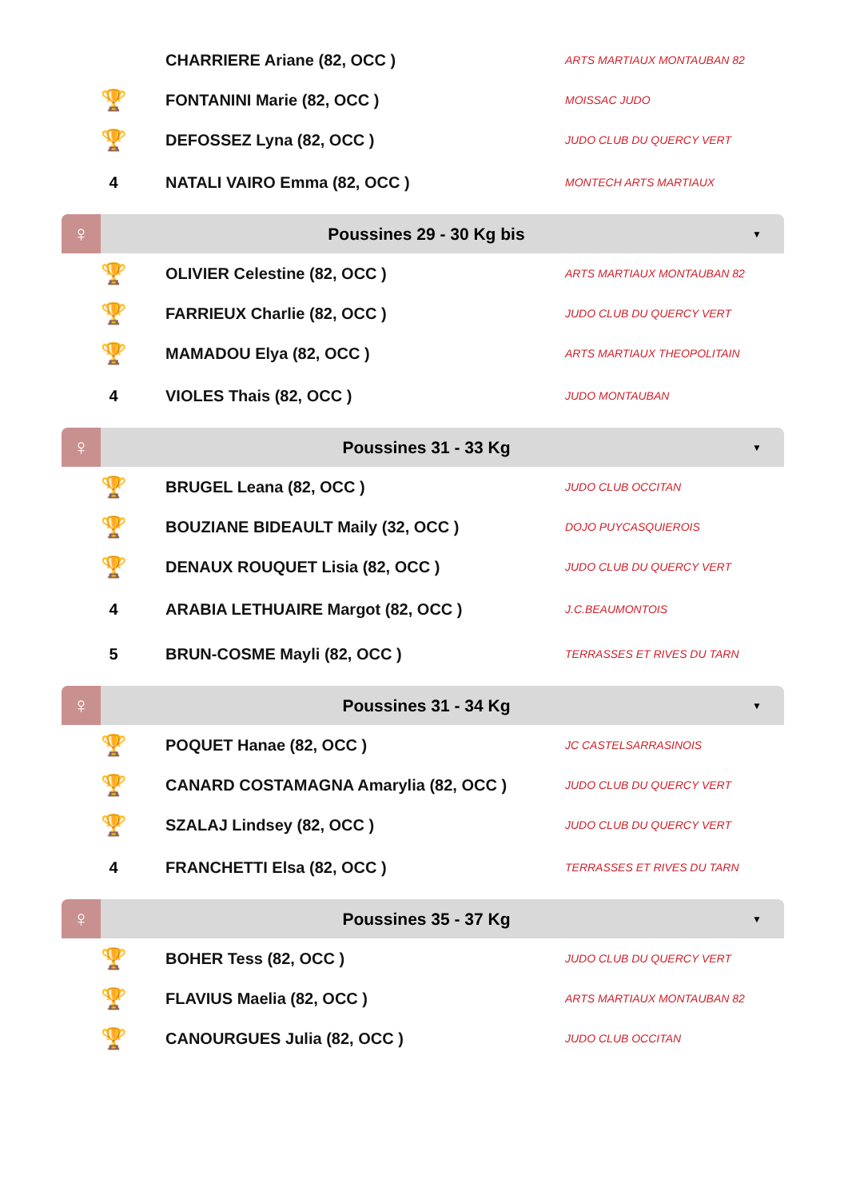| | CHARRIERE Ariane (82, OCC ) | ARTS MARTIAUX MONTAUBAN 82 |
| 🏆 | FONTANINI Marie (82, OCC ) | MOISSAC JUDO |
| 🏆 | DEFOSSEZ Lyna (82, OCC ) | JUDO CLUB DU QUERCY VERT |
| 4 | NATALI VAIRO Emma (82, OCC ) | MONTECH ARTS MARTIAUX |
♀
Poussines 29 - 30 Kg bis
▼
| 🏆 | OLIVIER Celestine (82, OCC ) | ARTS MARTIAUX MONTAUBAN 82 |
| 🏆 | FARRIEUX Charlie (82, OCC ) | JUDO CLUB DU QUERCY VERT |
| 🏆 | MAMADOU Elya (82, OCC ) | ARTS MARTIAUX THEOPOLITAIN |
| 4 | VIOLES Thais (82, OCC ) | JUDO MONTAUBAN |
♀
Poussines 31 - 33 Kg
▼
| 🏆 | BRUGEL Leana (82, OCC ) | JUDO CLUB OCCITAN |
| 🏆 | BOUZIANE BIDEAULT Maily (32, OCC ) | DOJO PUYCASQUIEROIS |
| 🏆 | DENAUX ROUQUET Lisia (82, OCC ) | JUDO CLUB DU QUERCY VERT |
| 4 | ARABIA LETHUAIRE Margot (82, OCC ) | J.C.BEAUMONTOIS |
| 5 | BRUN-COSME Mayli (82, OCC ) | TERRASSES ET RIVES DU TARN |
♀
Poussines 31 - 34 Kg
▼
| 🏆 | POQUET Hanae (82, OCC ) | JC CASTELSARRASINOIS |
| 🏆 | CANARD COSTAMAGNA Amarylia (82, OCC ) | JUDO CLUB DU QUERCY VERT |
| 🏆 | SZALAJ Lindsey (82, OCC ) | JUDO CLUB DU QUERCY VERT |
| 4 | FRANCHETTI Elsa (82, OCC ) | TERRASSES ET RIVES DU TARN |
♀
Poussines 35 - 37 Kg
▼
| 🏆 | BOHER Tess (82, OCC ) | JUDO CLUB DU QUERCY VERT |
| 🏆 | FLAVIUS Maelia (82, OCC ) | ARTS MARTIAUX MONTAUBAN 82 |
| 🏆 | CANOURGUES Julia (82, OCC ) | JUDO CLUB OCCITAN |